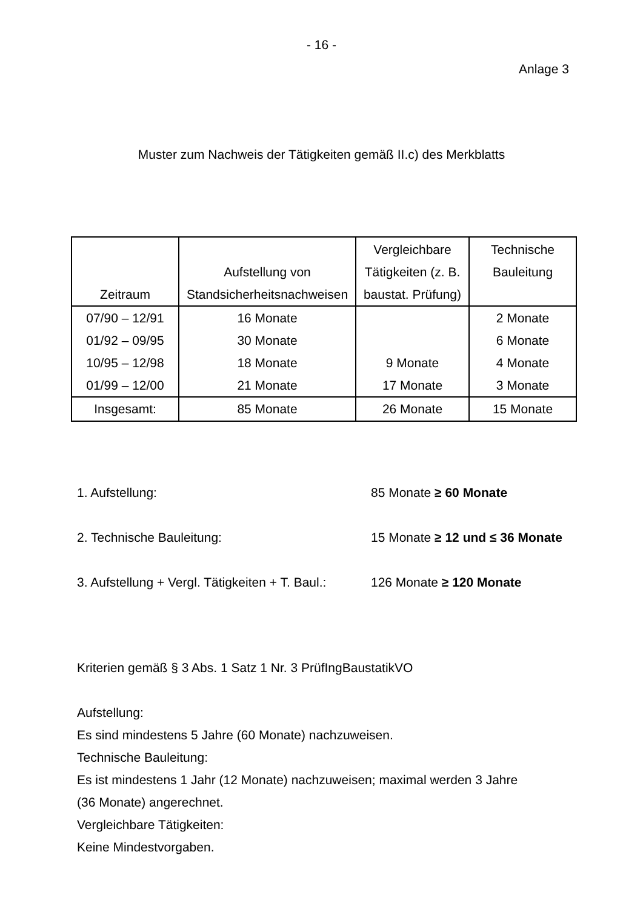- 16 -
Anlage 3
Muster zum Nachweis der Tätigkeiten gemäß II.c) des Merkblatts
| Zeitraum | Aufstellung von Standsicherheitsnachweisen | Vergleichbare Tätigkeiten (z. B. baustat. Prüfung) | Technische Bauleitung |
| --- | --- | --- | --- |
| 07/90 – 12/91 | 16 Monate | | 2 Monate |
| 01/92 – 09/95 | 30 Monate | | 6 Monate |
| 10/95 – 12/98 | 18 Monate | 9 Monate | 4 Monate |
| 01/99 – 12/00 | 21 Monate | 17 Monate | 3 Monate |
| Insgesamt: | 85 Monate | 26 Monate | 15 Monate |
1. Aufstellung: 85 Monate ≥ 60 Monate
2. Technische Bauleitung: 15 Monate ≥ 12 und ≤ 36 Monate
3. Aufstellung + Vergl. Tätigkeiten + T. Baul.: 126 Monate ≥ 120 Monate
Kriterien gemäß § 3 Abs. 1 Satz 1 Nr. 3 PrüfIngBaustatikVO
Aufstellung:
Es sind mindestens 5 Jahre (60 Monate) nachzuweisen.
Technische Bauleitung:
Es ist mindestens 1 Jahr (12 Monate) nachzuweisen; maximal werden 3 Jahre
(36 Monate) angerechnet.
Vergleichbare Tätigkeiten:
Keine Mindestvorgaben.